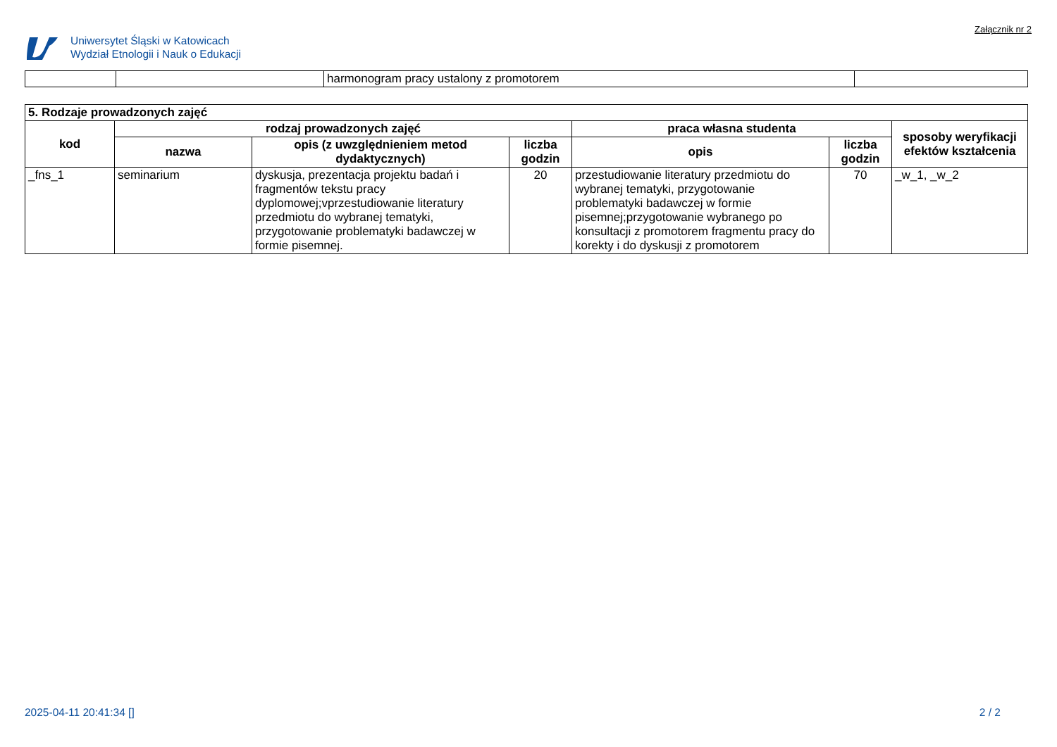Uniwersytet Śląski w Katowicach
Wydział Etnologii i Nauk o Edukacji
Załącznik nr 2
| | | harmonogram pracy ustalony z promotorem | |
| 5. Rodzaje prowadzonych zajęć | | | | | | |
| --- | --- | --- | --- | --- | --- | --- |
| kod | rodzaj prowadzonych zajęć | | | praca własna studenta | | sposoby weryfikacji efektów kształcenia |
| | nazwa | opis (z uwzględnieniem metod dydaktycznych) | liczba godzin | opis | liczba godzin | |
| _fns_1 | seminarium | dyskusja, prezentacja projektu badań i fragmentów tekstu pracy dyplomowej;vprzestudiowanie literatury przedmiotu do wybranej tematyki, przygotowanie problematyki badawczej w formie pisemnej. | 20 | przestudiowanie literatury przedmiotu do wybranej tematyki, przygotowanie problematyki badawczej w formie pisemnej;przygotowanie wybranego po konsultacji z promotorem fragmentu pracy do korekty i do dyskusji z promotorem | 70 | _w_1, _w_2 |
2025-04-11 20:41:34 [] 2 / 2